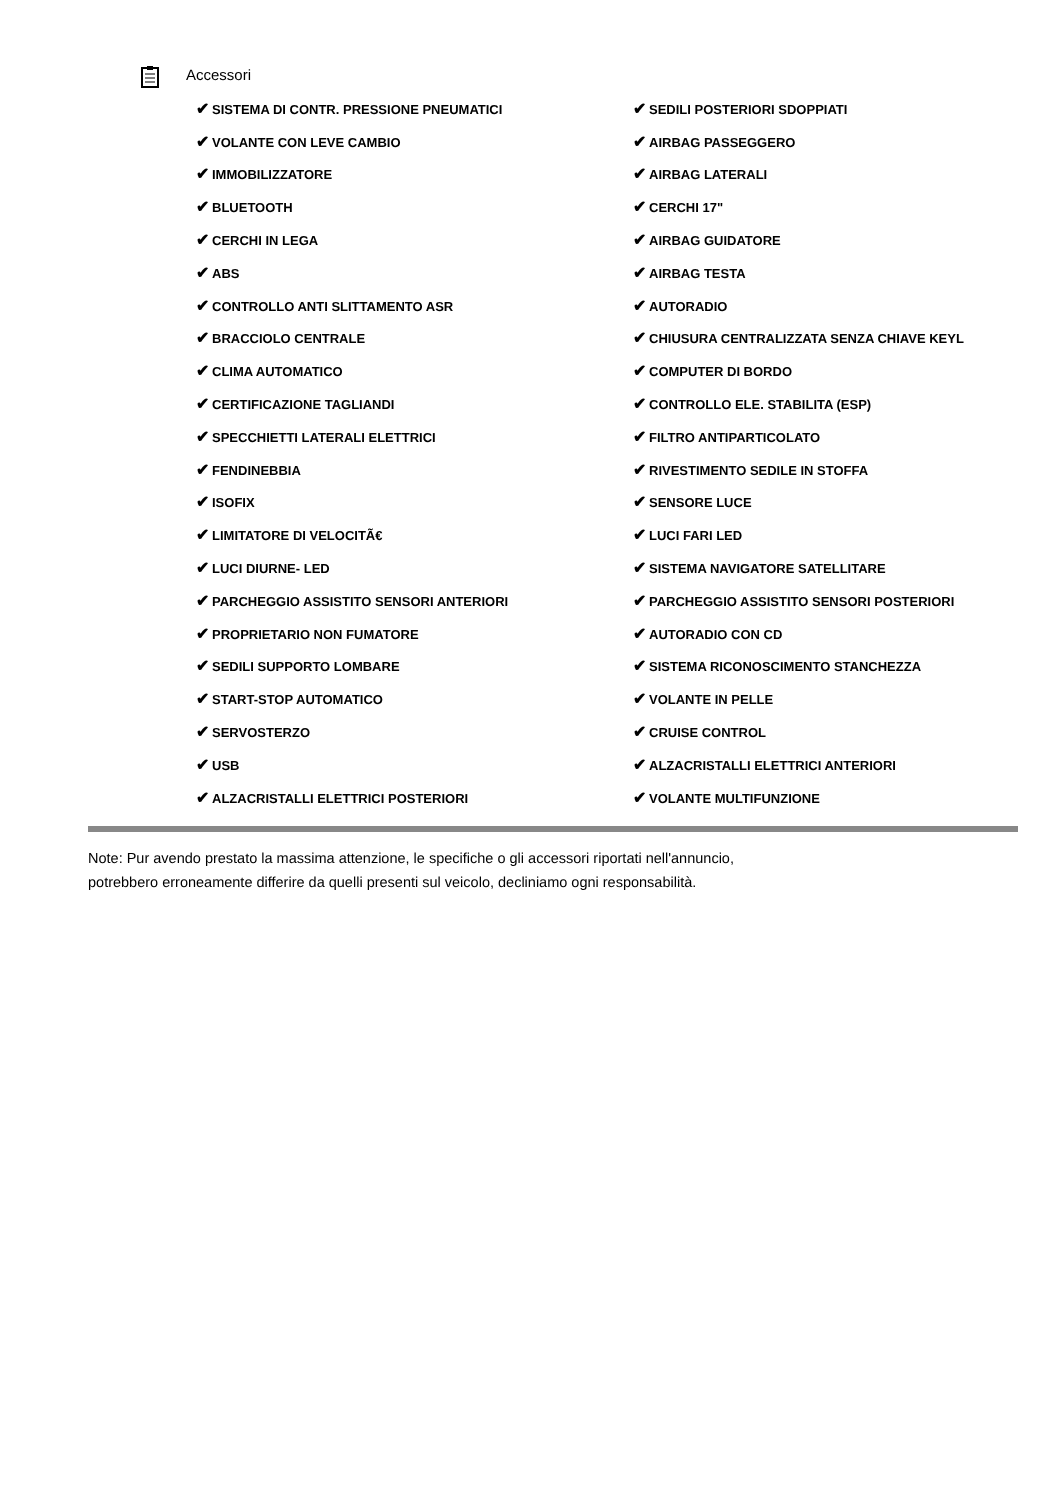Accessori
| ✔ SISTEMA DI CONTR. PRESSIONE PNEUMATICI | ✔ SEDILI POSTERIORI SDOPPIATI |
| ✔ VOLANTE CON LEVE CAMBIO | ✔ AIRBAG PASSEGGERO |
| ✔ IMMOBILIZZATORE | ✔ AIRBAG LATERALI |
| ✔ BLUETOOTH | ✔ CERCHI 17" |
| ✔ CERCHI IN LEGA | ✔ AIRBAG GUIDATORE |
| ✔ ABS | ✔ AIRBAG TESTA |
| ✔ CONTROLLO ANTI SLITTAMENTO ASR | ✔ AUTORADIO |
| ✔ BRACCIOLO CENTRALE | ✔ CHIUSURA CENTRALIZZATA SENZA CHIAVE KEYL |
| ✔ CLIMA AUTOMATICO | ✔ COMPUTER DI BORDO |
| ✔ CERTIFICAZIONE TAGLIANDI | ✔ CONTROLLO ELE. STABILITA (ESP) |
| ✔ SPECCHIETTI LATERALI ELETTRICI | ✔ FILTRO ANTIPARTICOLATO |
| ✔ FENDINEBBIA | ✔ RIVESTIMENTO SEDILE IN STOFFA |
| ✔ ISOFIX | ✔ SENSORE LUCE |
| ✔ LIMITATORE DI VELOCITÃ€ | ✔ LUCI FARI LED |
| ✔ LUCI DIURNE- LED | ✔ SISTEMA NAVIGATORE SATELLITARE |
| ✔ PARCHEGGIO ASSISTITO SENSORI ANTERIORI | ✔ PARCHEGGIO ASSISTITO SENSORI POSTERIORI |
| ✔ PROPRIETARIO NON FUMATORE | ✔ AUTORADIO CON CD |
| ✔ SEDILI SUPPORTO LOMBARE | ✔ SISTEMA RICONOSCIMENTO STANCHEZZA |
| ✔ START-STOP AUTOMATICO | ✔ VOLANTE IN PELLE |
| ✔ SERVOSTERZO | ✔ CRUISE CONTROL |
| ✔ USB | ✔ ALZACRISTALLI ELETTRICI ANTERIORI |
| ✔ ALZACRISTALLI ELETTRICI POSTERIORI | ✔ VOLANTE MULTIFUNZIONE |
Note: Pur avendo prestato la massima attenzione, le specifiche o gli accessori riportati nell'annuncio,
potrebbero erroneamente differire da quelli presenti sul veicolo, decliniamo ogni responsabilità.